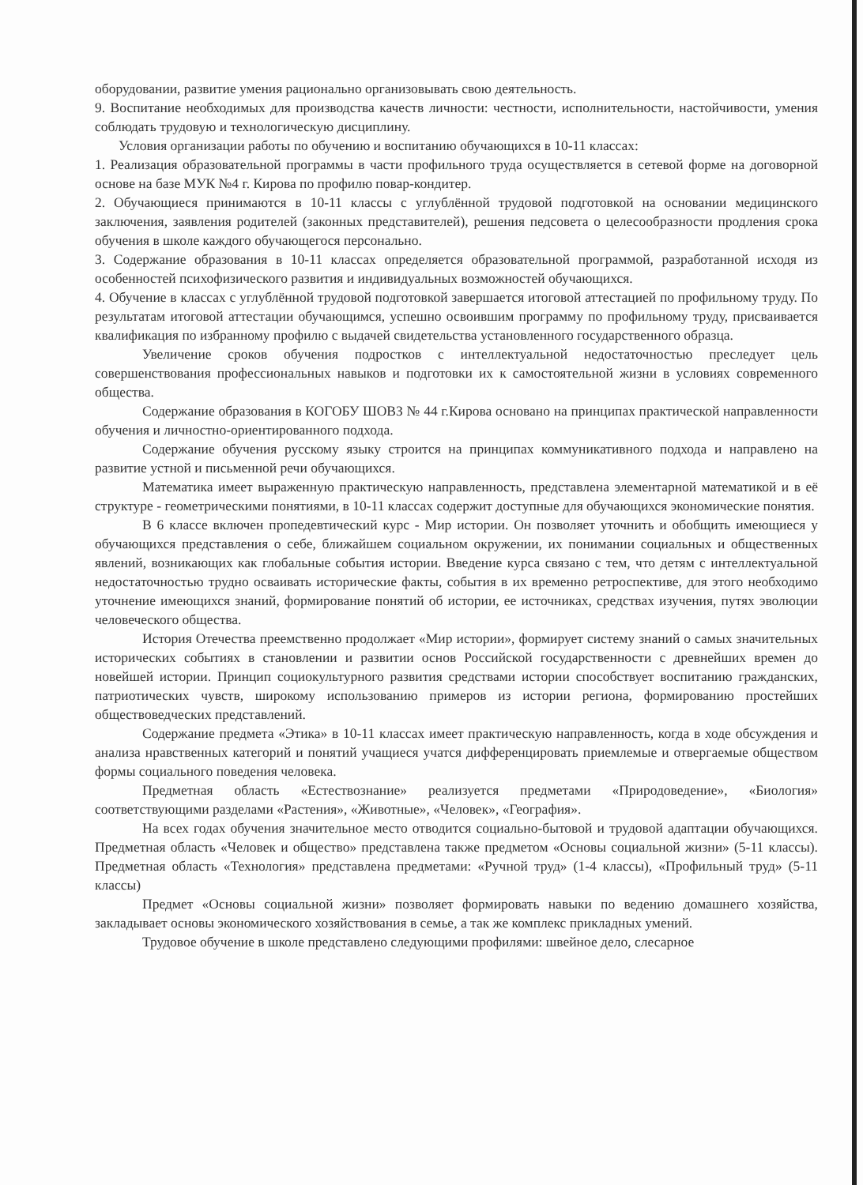оборудовании, развитие умения рационально организовывать свою деятельность.
9. Воспитание необходимых для производства качеств личности: честности, исполнительности, настойчивости, умения соблюдать трудовую и технологическую дисциплину.
Условия организации работы по обучению и воспитанию обучающихся в 10-11 классах:
1. Реализация образовательной программы в части профильного труда осуществляется в сетевой форме на договорной основе на базе МУК №4 г. Кирова по профилю повар-кондитер.
2. Обучающиеся принимаются в 10-11 классы с углублённой трудовой подготовкой на основании медицинского заключения, заявления родителей (законных представителей), решения педсовета о целесообразности продления срока обучения в школе каждого обучающегося персонально.
3. Содержание образования в 10-11 классах определяется образовательной программой, разработанной исходя из особенностей психофизического развития и индивидуальных возможностей обучающихся.
4. Обучение в классах с углублённой трудовой подготовкой завершается итоговой аттестацией по профильному труду. По результатам итоговой аттестации обучающимся, успешно освоившим программу по профильному труду, присваивается квалификация по избранному профилю с выдачей свидетельства установленного государственного образца.
Увеличение сроков обучения подростков с интеллектуальной недостаточностью преследует цель совершенствования профессиональных навыков и подготовки их к самостоятельной жизни в условиях современного общества.
Содержание образования в КОГОБУ ШОВЗ № 44 г.Кирова основано на принципах практической направленности обучения и личностно-ориентированного подхода.
Содержание обучения русскому языку строится на принципах коммуникативного подхода и направлено на развитие устной и письменной речи обучающихся.
Математика имеет выраженную практическую направленность, представлена элементарной математикой и в её структуре - геометрическими понятиями, в 10-11 классах содержит доступные для обучающихся экономические понятия.
В 6 классе включен пропедевтический курс - Мир истории. Он позволяет уточнить и обобщить имеющиеся у обучающихся представления о себе, ближайшем социальном окружении, их понимании социальных и общественных явлений, возникающих как глобальные события истории. Введение курса связано с тем, что детям с интеллектуальной недостаточностью трудно осваивать исторические факты, события в их временно ретроспективе, для этого необходимо уточнение имеющихся знаний, формирование понятий об истории, ее источниках, средствах изучения, путях эволюции человеческого общества.
История Отечества преемственно продолжает «Мир истории», формирует систему знаний о самых значительных исторических событиях в становлении и развитии основ Российской государственности с древнейших времен до новейшей истории. Принцип социокультурного развития средствами истории способствует воспитанию гражданских, патриотических чувств, широкому использованию примеров из истории региона, формированию простейших обществоведческих представлений.
Содержание предмета «Этика» в 10-11 классах имеет практическую направленность, когда в ходе обсуждения и анализа нравственных категорий и понятий учащиеся учатся дифференцировать приемлемые и отвергаемые обществом формы социального поведения человека.
Предметная область «Естествознание» реализуется предметами «Природоведение», «Биология» соответствующими разделами «Растения», «Животные», «Человек», «География».
На всех годах обучения значительное место отводится социально-бытовой и трудовой адаптации обучающихся. Предметная область «Человек и общество» представлена также предметом «Основы социальной жизни» (5-11 классы). Предметная область «Технология» представлена предметами: «Ручной труд» (1-4 классы), «Профильный труд» (5-11 классы)
Предмет «Основы социальной жизни» позволяет формировать навыки по ведению домашнего хозяйства, закладывает основы экономического хозяйствования в семье, а так же комплекс прикладных умений.
Трудовое обучение в школе представлено следующими профилями: швейное дело, слесарное